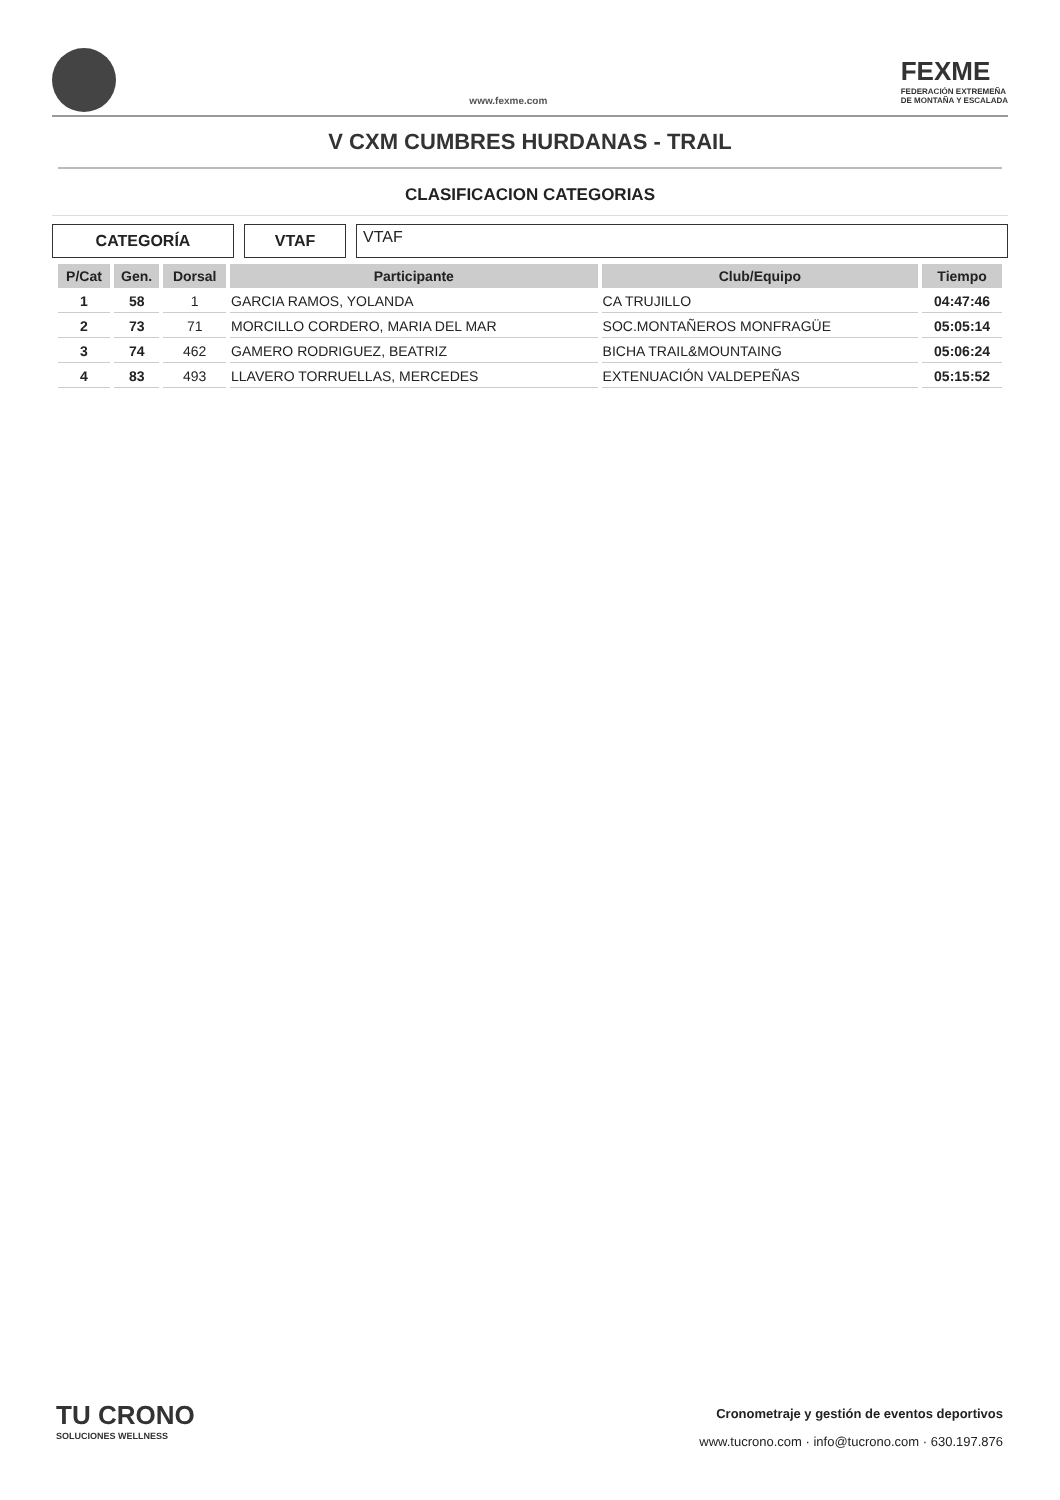www.fexme.com
FEXME
FEDERACIÓN EXTREMEÑA
DE MONTAÑA Y ESCALADA
V CXM CUMBRES HURDANAS - TRAIL
CLASIFICACION CATEGORIAS
CATEGORÍA VTAF
VTAF
| P/Cat | Gen. | Dorsal | Participante | Club/Equipo | Tiempo |
| --- | --- | --- | --- | --- | --- |
| 1 | 58 | 1 | GARCIA RAMOS, YOLANDA | CA TRUJILLO | 04:47:46 |
| 2 | 73 | 71 | MORCILLO CORDERO, MARIA DEL MAR | SOC.MONTAÑEROS MONFRAGÜE | 05:05:14 |
| 3 | 74 | 462 | GAMERO RODRIGUEZ, BEATRIZ | BICHA TRAIL&MOUNTAING | 05:06:24 |
| 4 | 83 | 493 | LLAVERO TORRUELLAS, MERCEDES | EXTENUACIÓN VALDEPEÑAS | 05:15:52 |
TU CRONO
SOLUCIONES WELLNESS
Cronometraje y gestión de eventos deportivos
www.tucrono.com · info@tucrono.com · 630.197.876